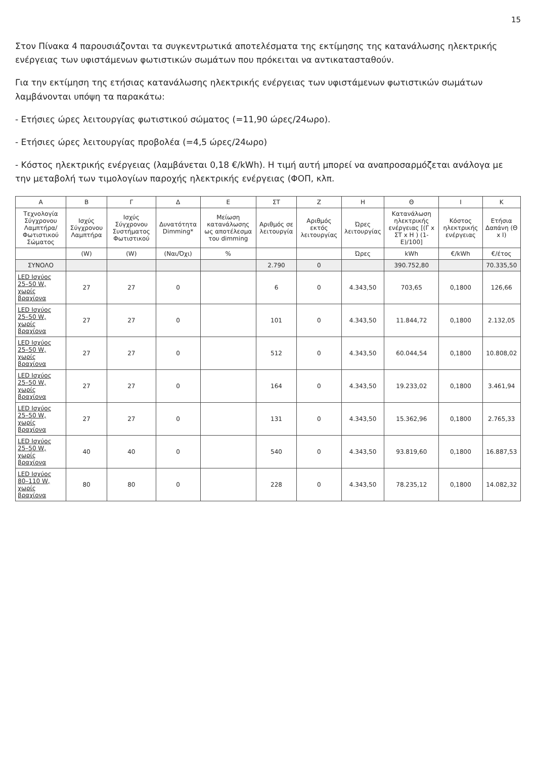15
Στον Πίνακα 4 παρουσιάζονται τα συγκεντρωτικά αποτελέσματα της εκτίμησης της κατανάλωσης ηλεκτρικής ενέργειας των υφιστάμενων φωτιστικών σωμάτων που πρόκειται να αντικατασταθούν.
Για την εκτίμηση της ετήσιας κατανάλωσης ηλεκτρικής ενέργειας των υφιστάμενων φωτιστικών σωμάτων λαμβάνονται υπόψη τα παρακάτω:
- Ετήσιες ώρες λειτουργίας φωτιστικού σώματος (=11,90 ώρες/24ωρο).
- Ετήσιες ώρες λειτουργίας προβολέα (=4,5 ώρες/24ωρο)
- Κόστος ηλεκτρικής ενέργειας (λαμβάνεται 0,18 €/kWh). Η τιμή αυτή μπορεί να αναπροσαρμόζεται ανάλογα με την μεταβολή των τιμολογίων παροχής ηλεκτρικής ενέργειας (ΦΟΠ, κλπ.
| Α | Β | Γ | Δ | Ε | ΣΤ | Ζ | Η | Θ | Ι | Κ |
| --- | --- | --- | --- | --- | --- | --- | --- | --- | --- | --- |
| Τεχνολογία Σύγχρονου Λαμπτήρα/ Φωτιστικού Σώματος | Ισχύς Σύγχρονου Λαμπτήρα | Ισχύς Σύγχρονου Συστήματος Φωτιστικού | Δυνατότητα Dimming* | Μείωση κατανάλωσης ως αποτέλεσμα του dimming | Αριθμός σε λειτουργία | Αριθμός εκτός λειτουργίας | Ώρες λειτουργίας | Κατανάλωση ηλεκτρικής ενέργειας [(Γ x ΣΤ x Η ) (1-Ε)/100] | Κόστος ηλεκτρικής ενέργειας | Ετήσια Δαπάνη (Θ x Ι) |
| | (W) | (W) | (Ναι/Όχι) | % | | | Ώρες | kWh | €/kWh | €/έτος |
| ΣΥΝΟΛΟ | | | | | 2.790 | 0 | | 390.752,80 | | 70.335,50 |
| LED Ισχύος 25–50 W, χωρίς βραχίονα | 27 | 27 | 0 | | 6 | 0 | 4.343,50 | 703,65 | 0,1800 | 126,66 |
| LED Ισχύος 25–50 W, χωρίς βραχίονα | 27 | 27 | 0 | | 101 | 0 | 4.343,50 | 11.844,72 | 0,1800 | 2.132,05 |
| LED Ισχύος 25–50 W, χωρίς βραχίονα | 27 | 27 | 0 | | 512 | 0 | 4.343,50 | 60.044,54 | 0,1800 | 10.808,02 |
| LED Ισχύος 25–50 W, χωρίς βραχίονα | 27 | 27 | 0 | | 164 | 0 | 4.343,50 | 19.233,02 | 0,1800 | 3.461,94 |
| LED Ισχύος 25–50 W, χωρίς βραχίονα | 27 | 27 | 0 | | 131 | 0 | 4.343,50 | 15.362,96 | 0,1800 | 2.765,33 |
| LED Ισχύος 25–50 W, χωρίς βραχίονα | 40 | 40 | 0 | | 540 | 0 | 4.343,50 | 93.819,60 | 0,1800 | 16.887,53 |
| LED Ισχύος 80–110 W, χωρίς βραχίονα | 80 | 80 | 0 | | 228 | 0 | 4.343,50 | 78.235,12 | 0,1800 | 14.082,32 |